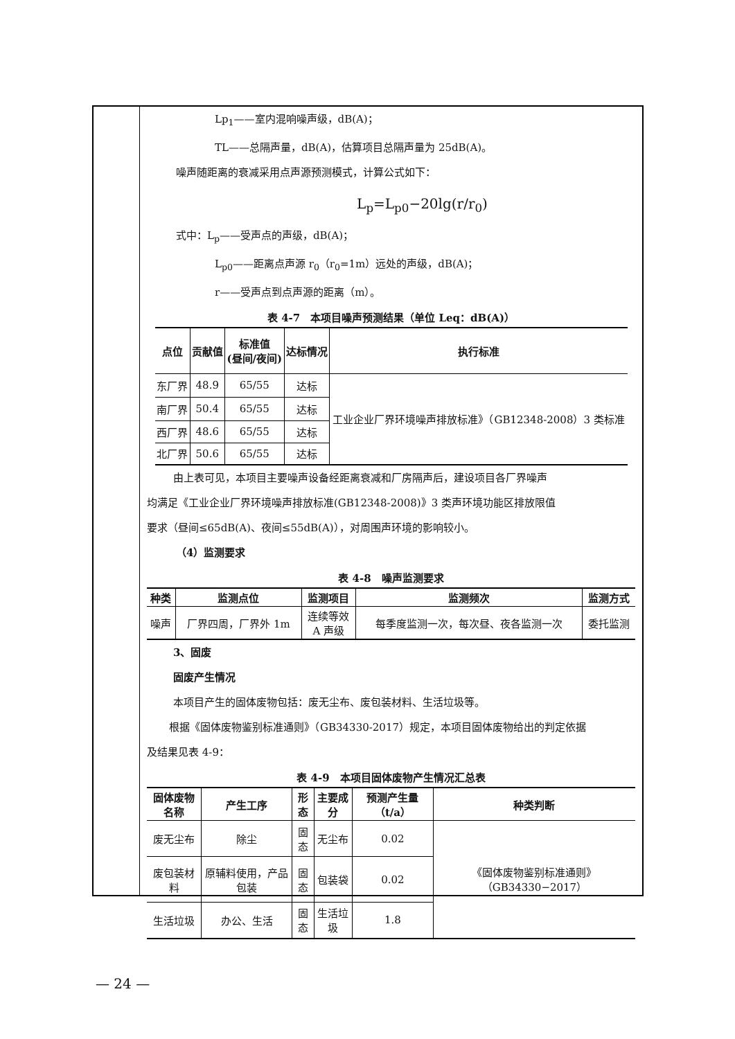Lp<sub>1</sub>——室内混响噪声级，dB(A)；
TL——总隔声量，dB(A)，估算项目总隔声量为 25dB(A)。
噪声随距离的衰减采用点声源预测模式，计算公式如下：
L<sub>p</sub>=L<sub>p0</sub>−20lg(r/r<sub>0</sub>)
式中：L<sub>p</sub>——受声点的声级，dB(A)；
L<sub>p0</sub>——距离点声源 r<sub>0</sub>（r<sub>0</sub>=1m）远处的声级，dB(A)；
r——受声点到点声源的距离（m）。
表 4-7　本项目噪声预测结果（单位 Leq：dB(A)）
| 点位 | 贡献值 | 标准值 (昼间/夜间) | 达标情况 | 执行标准 |
| --- | --- | --- | --- | --- |
| 东厂界 | 48.9 | 65/55 | 达标 | 工业企业厂界环境噪声排放标准》（GB12348-2008）3 类标准 |
| 南厂界 | 50.4 | 65/55 | 达标 | |
| 西厂界 | 48.6 | 65/55 | 达标 | |
| 北厂界 | 50.6 | 65/55 | 达标 | |
由上表可见，本项目主要噪声设备经距离衰减和厂房隔声后，建设项目各厂界噪声
均满足《工业企业厂界环境噪声排放标准(GB12348-2008)》3 类声环境功能区排放限值
要求（昼间≤65dB(A)、夜间≤55dB(A)），对周围声环境的影响较小。
（4）监测要求
表 4-8　噪声监测要求
| 种类 | 监测点位 | 监测项目 | 监测频次 | 监测方式 |
| --- | --- | --- | --- | --- |
| 噪声 | 厂界四周，厂界外 1m | 连续等效 A 声级 | 每季度监测一次，每次昼、夜各监测一次 | 委托监测 |
3、固废
固废产生情况
本项目产生的固体废物包括：废无尘布、废包装材料、生活垃圾等。
根据《固体废物鉴别标准通则》（GB34330-2017）规定，本项目固体废物给出的判定依据
及结果见表 4-9：
表 4-9　本项目固体废物产生情况汇总表
| 固体废物名称 | 产生工序 | 形态 | 主要成分 | 预测产生量（t/a） | 种类判断 |
| --- | --- | --- | --- | --- | --- |
| 废无尘布 | 除尘 | 固态 | 无尘布 | 0.02 | 《固体废物鉴别标准通则》（GB34330−2017） |
| 废包装材料 | 原辅料使用，产品包装 | 固态 | 包装袋 | 0.02 | |
| 生活垃圾 | 办公、生活 | 固态 | 生活垃圾 | 1.8 | |
— 24 —